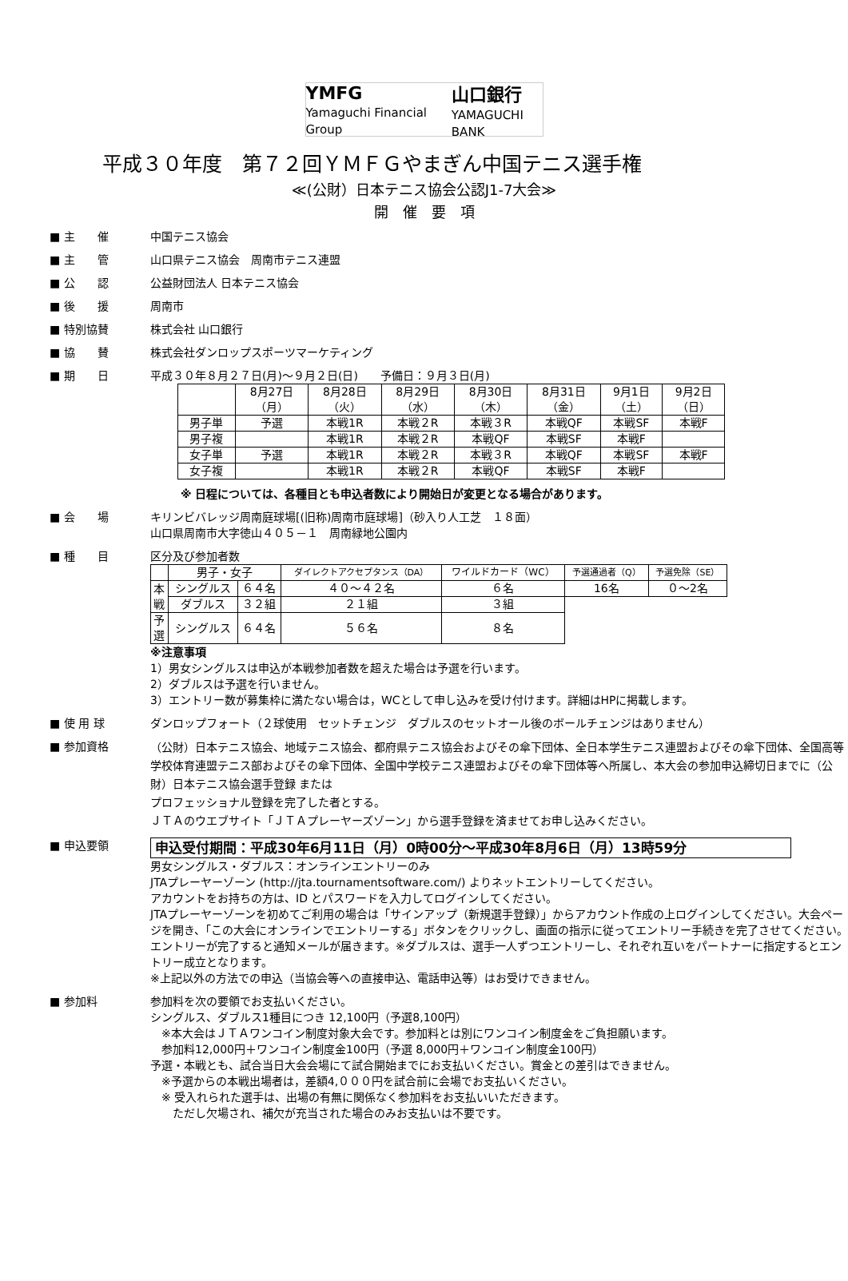YMFG
Yamaguchi Financial Group 山口銀行
YAMAGUCHI BANK
平成３０年度　第７２回ＹＭＦＧやまぎん中国テニス選手権
≪(公財）日本テニス協会公認J1-7大会≫
開　催　要　項
■ 主　　催 中国テニス協会
■ 主　　管 山口県テニス協会　周南市テニス連盟
■ 公　　認 公益財団法人 日本テニス協会
■ 後　　援 周南市
■ 特別協賛 株式会社 山口銀行
■ 協　　賛 株式会社ダンロップスポーツマーケティング
■ 期　　日 平成３０年８月２７日(月)～９月２日(日)　　予備日：９月３日(月)
| | 8月27日 （月） | 8月28日 （火） | 8月29日 （水） | 8月30日 （木） | 8月31日 （金） | 9月1日 （土） | 9月2日 （日） |
| 男子単 | 予選 | 本戦1R | 本戦２R | 本戦３R | 本戦QF | 本戦SF | 本戦F |
| 男子複 | | 本戦1R | 本戦２R | 本戦QF | 本戦SF | 本戦F | |
| 女子単 | 予選 | 本戦1R | 本戦２R | 本戦３R | 本戦QF | 本戦SF | 本戦F |
| 女子複 | | 本戦1R | 本戦２R | 本戦QF | 本戦SF | 本戦F | |
※ 日程については、各種目とも申込者数により開始日が変更となる場合があります。
■ 会　　場 キリンビバレッジ周南庭球場[(旧称)周南市庭球場]（砂入り人工芝　１８面）
山口県周南市大字徳山４０５－１　周南緑地公園内
■ 種　　目 区分及び参加者数
| | 男子・女子 | | ダイレクトアクセプタンス（DA） | ワイルドカード（WC） | 予選通過者（Q） | 予選免除（SE） |
| 本 戦 | シングルス | ６４名 | ４０～４２名 | ６名 | 16名 | ０～2名 |
| | ダブルス | ３２組 | ２１組 | ３組 | | |
| 予 選 | シングルス | ６４名 | ５６名 | ８名 | | |
※注意事項
1）男女シングルスは申込が本戦参加者数を超えた場合は予選を行います。
2）ダブルスは予選を行いません。
3）エントリー数が募集枠に満たない場合は，WCとして申し込みを受け付けます。詳細はHPに掲載します。
■ 使 用 球 ダンロップフォート（２球使用　セットチェンジ　ダブルスのセットオール後のボールチェンジはありません）
■ 参加資格
（公財）日本テニス協会、地域テニス協会、都府県テニス協会およびその傘下団体、全日本学生テニス連盟およびその傘下団体、全国高等学校体育連盟テニス部およびその傘下団体、全国中学校テニス連盟およびその傘下団体等へ所属し、本大会の参加申込締切日までに（公財）日本テニス協会選手登録 または
プロフェッショナル登録を完了した者とする。
ＪＴＡのウエブサイト「ＪＴＡプレーヤーズゾーン」から選手登録を済ませてお申し込みください。
■ 申込要領
申込受付期間：平成30年6月11日（月）0時00分～平成30年8月6日（月）13時59分
男女シングルス・ダブルス：オンラインエントリーのみ
JTAプレーヤーゾーン (http://jta.tournamentsoftware.com/) よりネットエントリーしてください。
アカウントをお持ちの方は、ID とパスワードを入力してログインしてください。
JTAプレーヤーゾーンを初めてご利用の場合は「サインアップ（新規選手登録）」からアカウント作成の上ログインしてください。大会ページを開き、「この大会にオンラインでエントリーする」ボタンをクリックし、画面の指示に従ってエントリー手続きを完了させてください。エントリーが完了すると通知メールが届きます。※ダブルスは、選手一人ずつエントリーし、それぞれ互いをパートナーに指定するとエントリー成立となります。
※上記以外の方法での申込（当協会等への直接申込、電話申込等）はお受けできません。
■ 参加料 参加料を次の要領でお支払いください。
シングルス、ダブルス1種目につき 12,100円（予選8,100円）
　※本大会はＪＴＡワンコイン制度対象大会です。参加料とは別にワンコイン制度金をご負担願います。
　参加料12,000円＋ワンコイン制度金100円（予選 8,000円＋ワンコイン制度金100円）
予選・本戦とも、試合当日大会会場にて試合開始までにお支払いください。賞金との差引はできません。
　※予選からの本戦出場者は，差額4,０００円を試合前に会場でお支払いください。
　※ 受入れられた選手は、出場の有無に関係なく参加料をお支払いいただきます。
　　ただし欠場され、補欠が充当された場合のみお支払いは不要です。